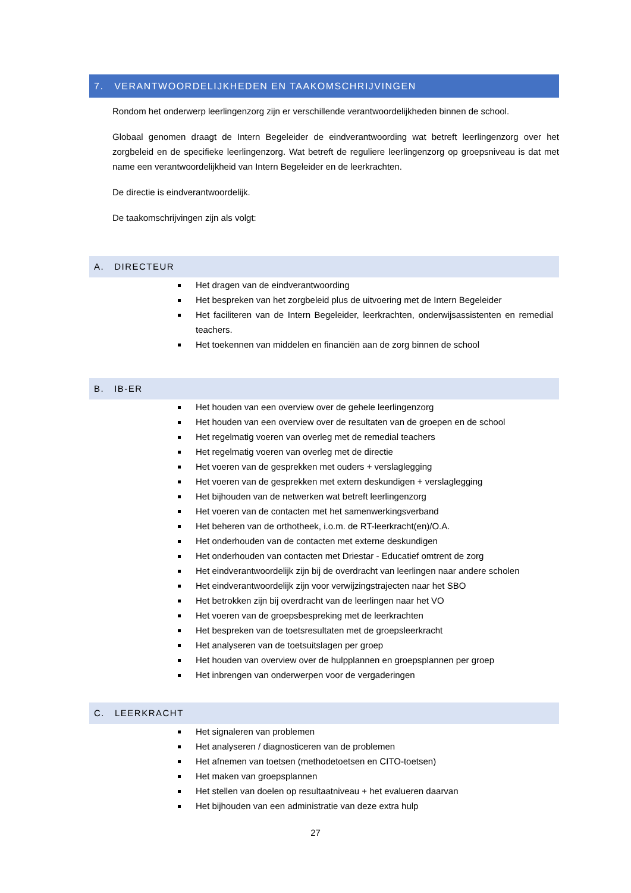7. VERANTWOORDELIJKHEDEN EN TAAKOMSCHRIJVINGEN
Rondom het onderwerp leerlingenzorg zijn er verschillende verantwoordelijkheden binnen de school.
Globaal genomen draagt de Intern Begeleider de eindverantwoording wat betreft leerlingenzorg over het zorgbeleid en de specifieke leerlingenzorg. Wat betreft de reguliere leerlingenzorg op groepsniveau is dat met name een verantwoordelijkheid van Intern Begeleider en de leerkrachten.
De directie is eindverantwoordelijk.
De taakomschrijvingen zijn als volgt:
A. DIRECTEUR
Het dragen van de eindverantwoording
Het bespreken van het zorgbeleid plus de uitvoering met de Intern Begeleider
Het faciliteren van de Intern Begeleider, leerkrachten, onderwijsassistenten en remedial teachers.
Het toekennen van middelen en financiën aan de zorg binnen de school
B. IB-ER
Het houden van een overview over de gehele leerlingenzorg
Het houden van een overview over de resultaten van de groepen en de school
Het regelmatig voeren van overleg met de remedial teachers
Het regelmatig voeren van overleg met de directie
Het voeren van de gesprekken met ouders + verslaglegging
Het voeren van de gesprekken met extern deskundigen + verslaglegging
Het bijhouden van de netwerken wat betreft leerlingenzorg
Het voeren van de contacten met het samenwerkingsverband
Het beheren van de orthotheek, i.o.m. de RT-leerkracht(en)/O.A.
Het onderhouden van de contacten met externe deskundigen
Het onderhouden van contacten met Driestar - Educatief omtrent de zorg
Het eindverantwoordelijk zijn bij de overdracht van leerlingen naar andere scholen
Het eindverantwoordelijk zijn voor verwijzingstrajecten naar het SBO
Het betrokken zijn bij overdracht van de leerlingen naar het VO
Het voeren van de groepsbespreking met de leerkrachten
Het bespreken van de toetsresultaten met de groepsleerkracht
Het analyseren van de toetsuitslagen per groep
Het houden van overview over de hulpplannen en groepsplannen per groep
Het inbrengen van onderwerpen voor de vergaderingen
C. LEERKRACHT
Het signaleren van problemen
Het analyseren / diagnosticeren van de problemen
Het afnemen van toetsen (methodetoetsen en CITO-toetsen)
Het maken van groepsplannen
Het stellen van doelen op resultaatniveau + het evalueren daarvan
Het bijhouden van een administratie van deze extra hulp
27